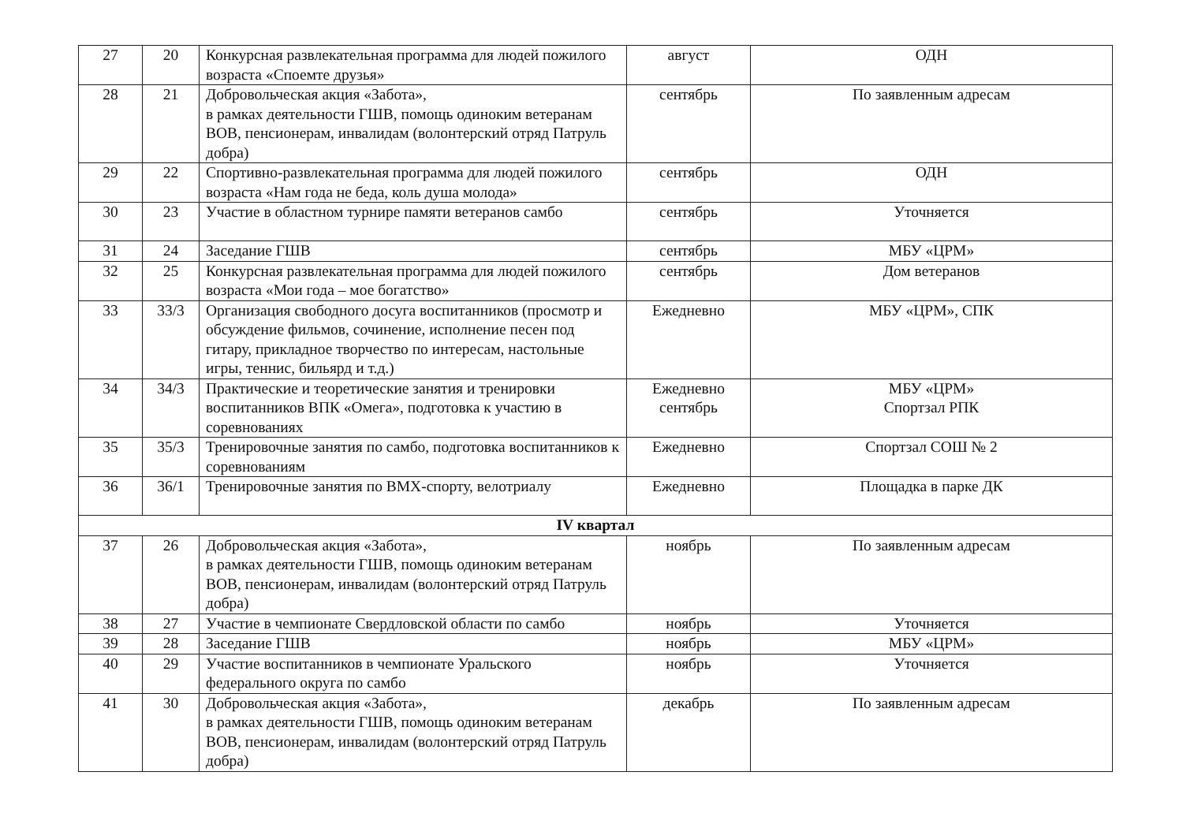| 27 | 20 | Конкурсная развлекательная программа для людей пожилого возраста «Споемте друзья» | август | ОДН |
| 28 | 21 | Добровольческая акция «Забота», в рамках деятельности ГШВ, помощь одиноким ветеранам ВОВ, пенсионерам, инвалидам (волонтерский отряд Патруль добра) | сентябрь | По заявленным адресам |
| 29 | 22 | Спортивно-развлекательная программа для людей пожилого возраста «Нам года не беда, коль душа молода» | сентябрь | ОДН |
| 30 | 23 | Участие в областном турнире памяти ветеранов самбо | сентябрь | Уточняется |
| 31 | 24 | Заседание ГШВ | сентябрь | МБУ «ЦРМ» |
| 32 | 25 | Конкурсная развлекательная программа для людей пожилого возраста «Мои года – мое богатство» | сентябрь | Дом ветеранов |
| 33 | 33/3 | Организация свободного досуга воспитанников (просмотр и обсуждение фильмов, сочинение, исполнение песен под гитару, прикладное творчество по интересам, настольные игры, теннис, бильярд и т.д.) | Ежедневно | МБУ «ЦРМ», СПК |
| 34 | 34/3 | Практические и теоретические занятия и тренировки воспитанников ВПК «Омега», подготовка к участию в соревнованиях | Ежедневно сентябрь | МБУ «ЦРМ» Спортзал РПК |
| 35 | 35/3 | Тренировочные занятия по самбо, подготовка воспитанников к соревнованиям | Ежедневно | Спортзал СОШ № 2 |
| 36 | 36/1 | Тренировочные занятия по ВМХ-спорту, велотриалу | Ежедневно | Площадка в парке ДК |
| IV квартал | | | | |
| 37 | 26 | Добровольческая акция «Забота», в рамках деятельности ГШВ, помощь одиноким ветеранам ВОВ, пенсионерам, инвалидам (волонтерский отряд Патруль добра) | ноябрь | По заявленным адресам |
| 38 | 27 | Участие в чемпионате Свердловской области по самбо | ноябрь | Уточняется |
| 39 | 28 | Заседание ГШВ | ноябрь | МБУ «ЦРМ» |
| 40 | 29 | Участие воспитанников в чемпионате Уральского федерального округа по самбо | ноябрь | Уточняется |
| 41 | 30 | Добровольческая акция «Забота», в рамках деятельности ГШВ, помощь одиноким ветеранам ВОВ, пенсионерам, инвалидам (волонтерский отряд Патруль добра) | декабрь | По заявленным адресам |